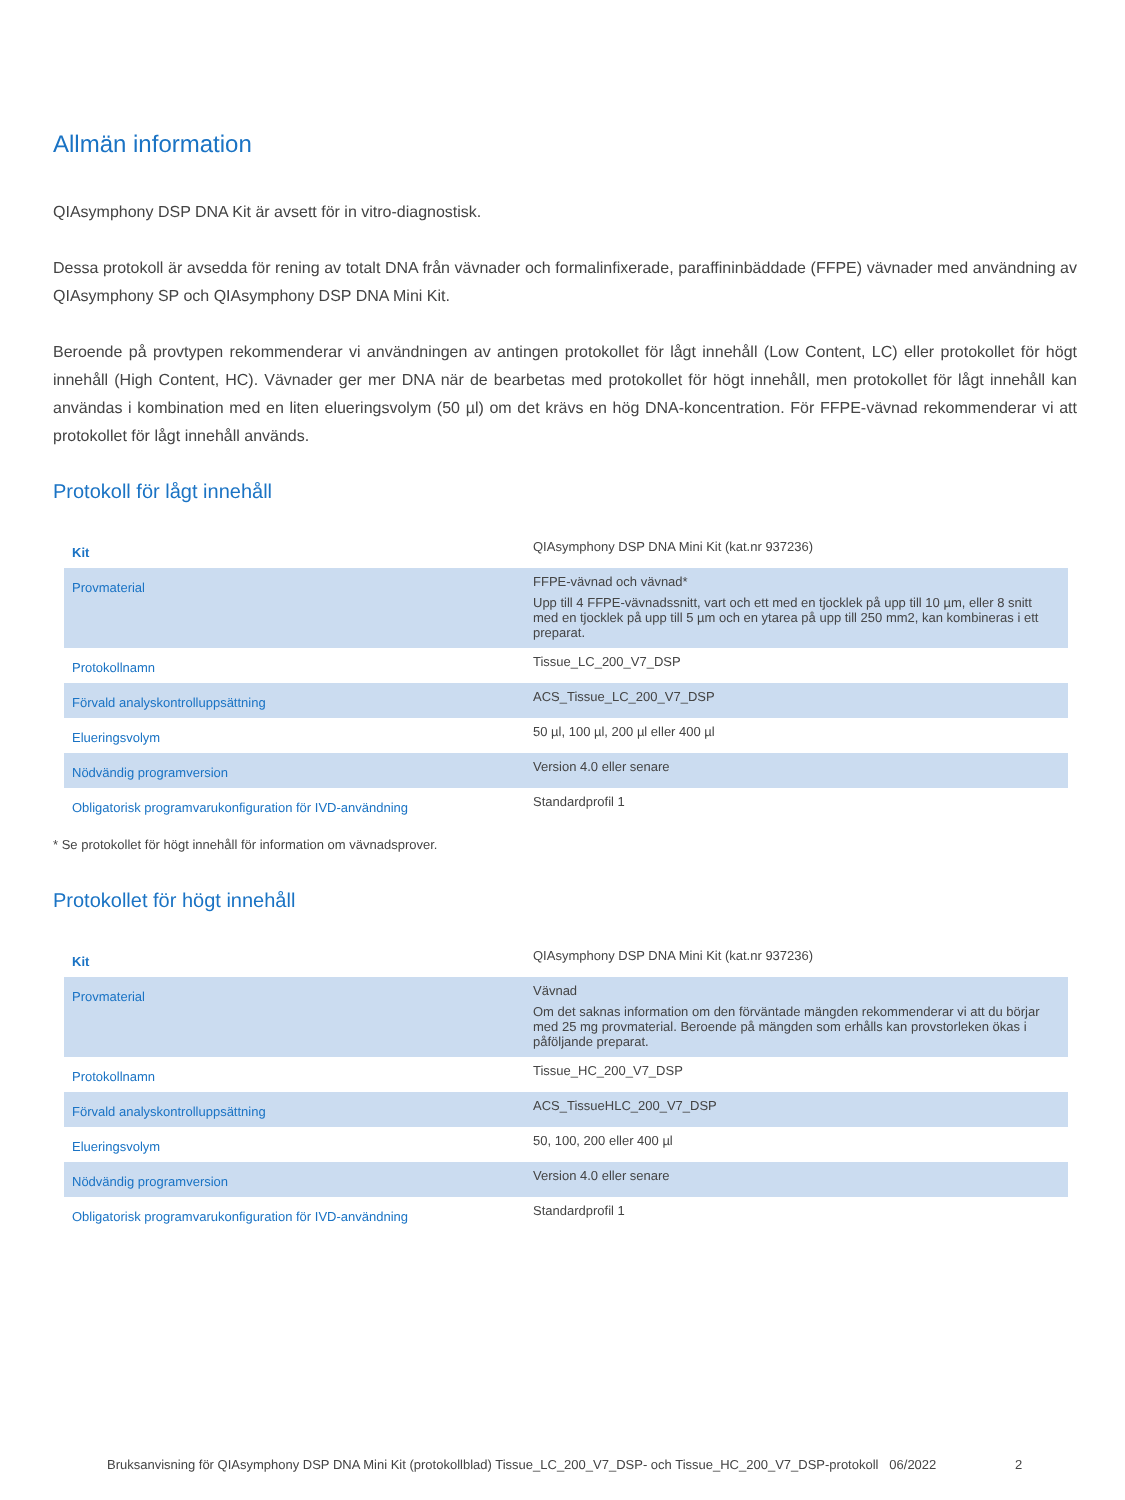Allmän information
QIAsymphony DSP DNA Kit är avsett för in vitro-diagnostisk.
Dessa protokoll är avsedda för rening av totalt DNA från vävnader och formalinfixerade, paraffininbäddade (FFPE) vävnader med användning av QIAsymphony SP och QIAsymphony DSP DNA Mini Kit.
Beroende på provtypen rekommenderar vi användningen av antingen protokollet för lågt innehåll (Low Content, LC) eller protokollet för högt innehåll (High Content, HC). Vävnader ger mer DNA när de bearbetas med protokollet för högt innehåll, men protokollet för lågt innehåll kan användas i kombination med en liten elueringsvolym (50 µl) om det krävs en hög DNA-koncentration. För FFPE-vävnad rekommenderar vi att protokollet för lågt innehåll används.
Protokoll för lågt innehåll
| Kit | QIAsymphony DSP DNA Mini Kit (kat.nr 937236) |
| Provmaterial | FFPE-vävnad och vävnad* Upp till 4 FFPE-vävnadssnitt, vart och ett med en tjocklek på upp till 10 µm, eller 8 snitt med en tjocklek på upp till 5 µm och en ytarea på upp till 250 mm2, kan kombineras i ett preparat. |
| Protokollnamn | Tissue_LC_200_V7_DSP |
| Förvald analyskontrolluppsättning | ACS_Tissue_LC_200_V7_DSP |
| Elueringsvolym | 50 µl, 100 µl, 200 µl eller 400 µl |
| Nödvändig programversion | Version 4.0 eller senare |
| Obligatorisk programvarukonfiguration för IVD-användning | Standardprofil 1 |
* Se protokollet för högt innehåll för information om vävnadsprover.
Protokollet för högt innehåll
| Kit | QIAsymphony DSP DNA Mini Kit (kat.nr 937236) |
| Provmaterial | Vävnad Om det saknas information om den förväntade mängden rekommenderar vi att du börjar med 25 mg provmaterial. Beroende på mängden som erhålls kan provstorleken ökas i påföljande preparat. |
| Protokollnamn | Tissue_HC_200_V7_DSP |
| Förvald analyskontrolluppsättning | ACS_TissueHLC_200_V7_DSP |
| Elueringsvolym | 50, 100, 200 eller 400 µl |
| Nödvändig programversion | Version 4.0 eller senare |
| Obligatorisk programvarukonfiguration för IVD-användning | Standardprofil 1 |
Bruksanvisning för QIAsymphony DSP DNA Mini Kit (protokollblad) Tissue_LC_200_V7_DSP- och Tissue_HC_200_V7_DSP-protokoll 06/2022
2